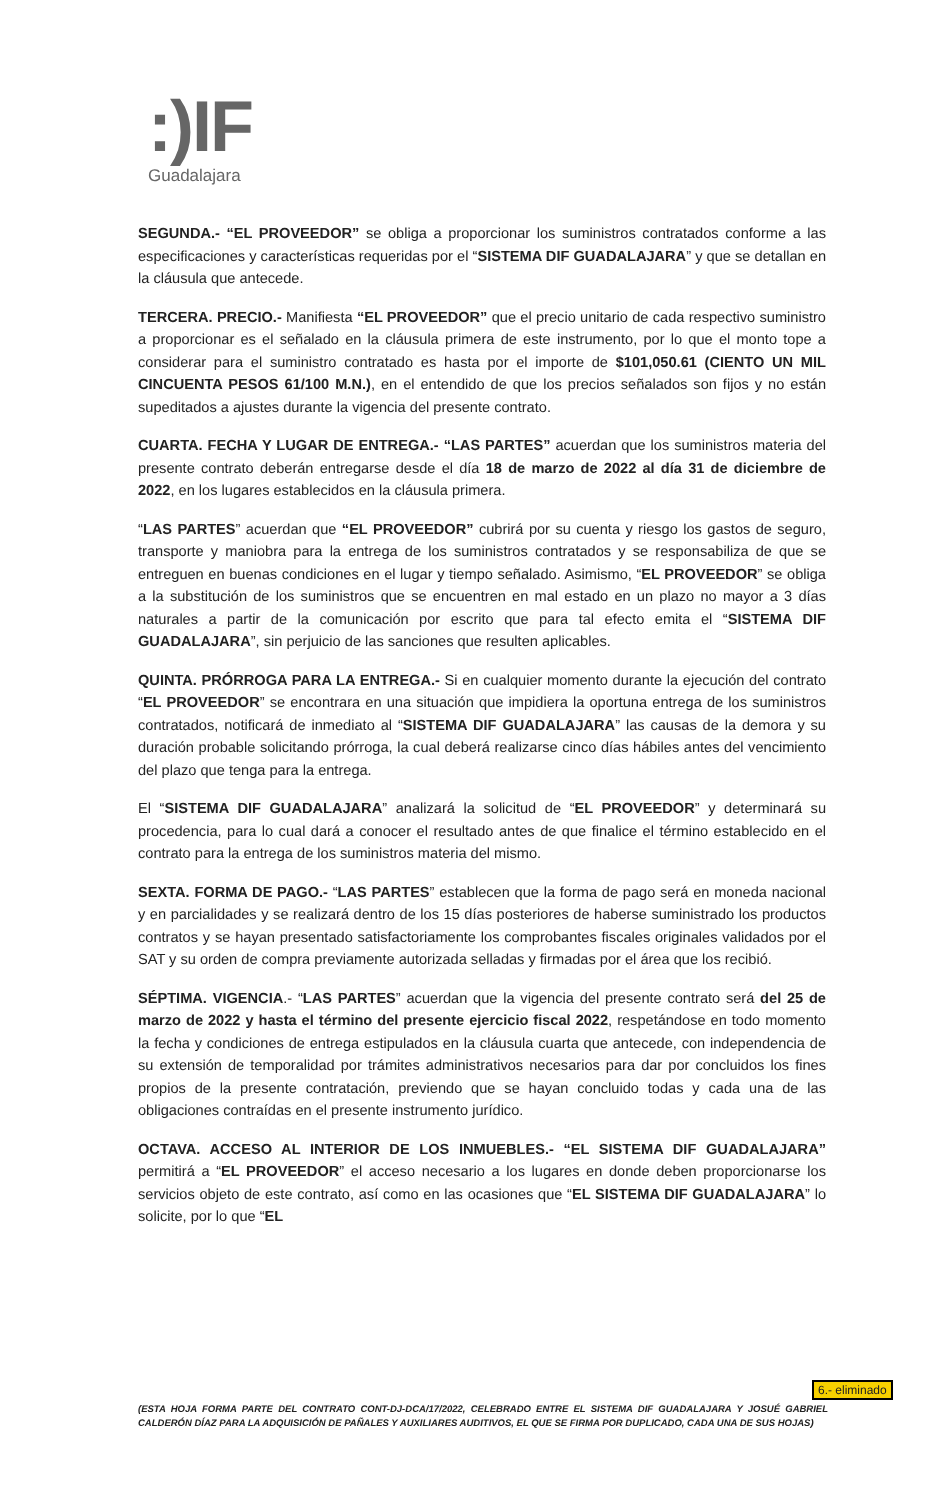:)IF
Guadalajara
SEGUNDA.- “EL PROVEEDOR” se obliga a proporcionar los suministros contratados conforme a las especificaciones y características requeridas por el “SISTEMA DIF GUADALAJARA” y que se detallan en la cláusula que antecede.
TERCERA. PRECIO.- Manifiesta “EL PROVEEDOR” que el precio unitario de cada respectivo suministro a proporcionar es el señalado en la cláusula primera de este instrumento, por lo que el monto tope a considerar para el suministro contratado es hasta por el importe de $101,050.61 (CIENTO UN MIL CINCUENTA PESOS 61/100 M.N.), en el entendido de que los precios señalados son fijos y no están supeditados a ajustes durante la vigencia del presente contrato.
CUARTA. FECHA Y LUGAR DE ENTREGA.- “LAS PARTES” acuerdan que los suministros materia del presente contrato deberán entregarse desde el día 18 de marzo de 2022 al día 31 de diciembre de 2022, en los lugares establecidos en la cláusula primera.
“LAS PARTES” acuerdan que “EL PROVEEDOR” cubrirá por su cuenta y riesgo los gastos de seguro, transporte y maniobra para la entrega de los suministros contratados y se responsabiliza de que se entreguen en buenas condiciones en el lugar y tiempo señalado. Asimismo, “EL PROVEEDOR” se obliga a la substitución de los suministros que se encuentren en mal estado en un plazo no mayor a 3 días naturales a partir de la comunicación por escrito que para tal efecto emita el “SISTEMA DIF GUADALAJARA”, sin perjuicio de las sanciones que resulten aplicables.
QUINTA. PRÓRROGA PARA LA ENTREGA.- Si en cualquier momento durante la ejecución del contrato “EL PROVEEDOR” se encontrara en una situación que impidiera la oportuna entrega de los suministros contratados, notificará de inmediato al “SISTEMA DIF GUADALAJARA” las causas de la demora y su duración probable solicitando prórroga, la cual deberá realizarse cinco días hábiles antes del vencimiento del plazo que tenga para la entrega.
El “SISTEMA DIF GUADALAJARA” analizará la solicitud de “EL PROVEEDOR” y determinará su procedencia, para lo cual dará a conocer el resultado antes de que finalice el término establecido en el contrato para la entrega de los suministros materia del mismo.
SEXTA. FORMA DE PAGO.- “LAS PARTES” establecen que la forma de pago será en moneda nacional y en parcialidades y se realizará dentro de los 15 días posteriores de haberse suministrado los productos contratos y se hayan presentado satisfactoriamente los comprobantes fiscales originales validados por el SAT y su orden de compra previamente autorizada selladas y firmadas por el área que los recibió.
SÉPTIMA. VIGENCIA.- “LAS PARTES” acuerdan que la vigencia del presente contrato será del 25 de marzo de 2022 y hasta el término del presente ejercicio fiscal 2022, respetándose en todo momento la fecha y condiciones de entrega estipulados en la cláusula cuarta que antecede, con independencia de su extensión de temporalidad por trámites administrativos necesarios para dar por concluidos los fines propios de la presente contratación, previendo que se hayan concluido todas y cada una de las obligaciones contraídas en el presente instrumento jurídico.
OCTAVA. ACCESO AL INTERIOR DE LOS INMUEBLES.- “EL SISTEMA DIF GUADALAJARA” permitirá a “EL PROVEEDOR” el acceso necesario a los lugares en donde deben proporcionarse los servicios objeto de este contrato, así como en las ocasiones que “EL SISTEMA DIF GUADALAJARA” lo solicite, por lo que “EL
6.- eliminado
(ESTA HOJA FORMA PARTE DEL CONTRATO CONT-DJ-DCA/17/2022, CELEBRADO ENTRE EL SISTEMA DIF GUADALAJARA Y JOSUÉ GABRIEL CALDERÓN DÍAZ PARA LA ADQUISICIÓN DE PAÑALES Y AUXILIARES AUDITIVOS, EL QUE SE FIRMA POR DUPLICADO, CADA UNA DE SUS HOJAS)